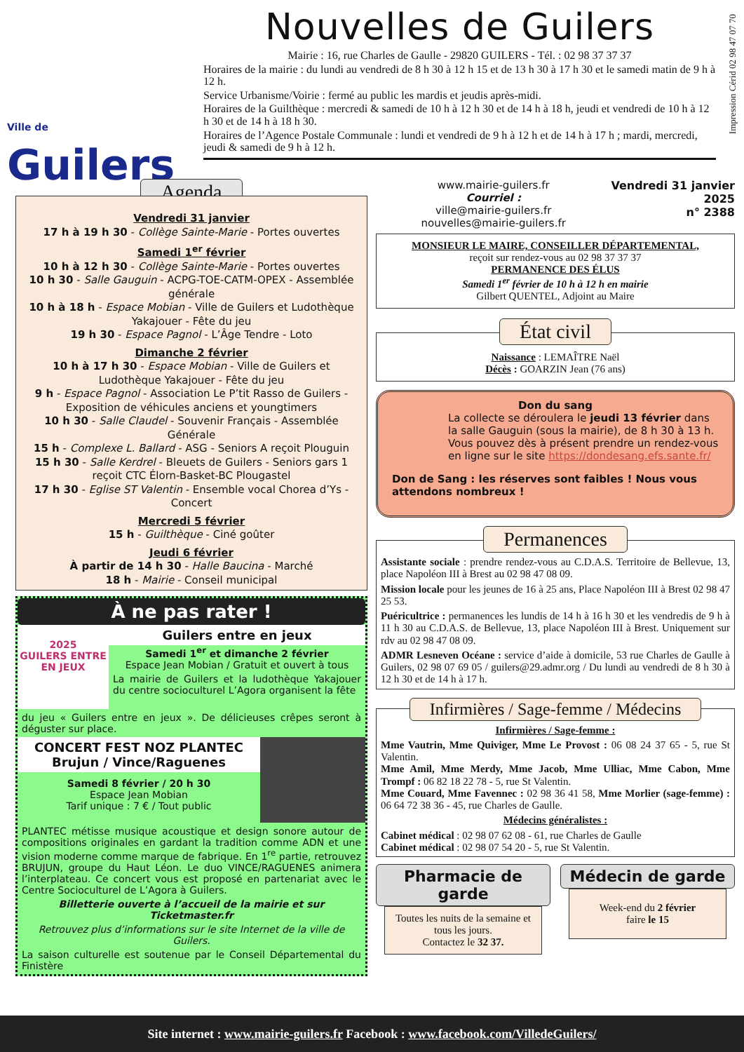Impression Cérid 02 98 47 07 70
Ville de
Guilers
Nouvelles de Guilers
Mairie : 16, rue Charles de Gaulle - 29820 GUILERS - Tél. : 02 98 37 37 37
Horaires de la mairie : du lundi au vendredi de 8 h 30 à 12 h 15 et de 13 h 30 à 17 h 30 et le samedi matin de 9 h à 12 h.
Service Urbanisme/Voirie : fermé au public les mardis et jeudis après-midi.
Horaires de la Guilthèque : mercredi & samedi de 10 h à 12 h 30 et de 14 h à 18 h, jeudi et vendredi de 10 h à 12 h 30 et de 14 h à 18 h 30.
Horaires de l’Agence Postale Communale : lundi et vendredi de 9 h à 12 h et de 14 h à 17 h ; mardi, mercredi, jeudi & samedi de 9 h à 12 h.
Agenda
Vendredi 31 janvier
17 h à 19 h 30 - Collège Sainte-Marie - Portes ouvertes
Samedi 1<sup>er</sup> février
10 h à 12 h 30 - Collège Sainte-Marie - Portes ouvertes
10 h 30 - Salle Gauguin - ACPG-TOE-CATM-OPEX - Assemblée générale
10 h à 18 h - Espace Mobian - Ville de Guilers et Ludothèque Yakajouer - Fête du jeu
19 h 30 - Espace Pagnol - L’Âge Tendre - Loto
Dimanche 2 février
10 h à 17 h 30 - Espace Mobian - Ville de Guilers et Ludothèque Yakajouer - Fête du jeu
9 h - Espace Pagnol - Association Le P’tit Rasso de Guilers - Exposition de véhicules anciens et youngtimers
10 h 30 - Salle Claudel - Souvenir Français - Assemblée Générale
15 h - Complexe L. Ballard - ASG - Seniors A reçoit Plouguin
15 h 30 - Salle Kerdrel - Bleuets de Guilers - Seniors gars 1 reçoit CTC Élorn-Basket-BC Plougastel
17 h 30 - Eglise ST Valentin - Ensemble vocal Chorea d’Ys - Concert
Mercredi 5 février
15 h - Guilthèque - Ciné goûter
Jeudi 6 février
À partir de 14 h 30 - Halle Baucina - Marché
18 h - Mairie - Conseil municipal
À ne pas rater !
2025
GUILERS ENTRE EN JEUX
Guilers entre en jeux
Samedi 1<sup>er</sup> et dimanche 2 février
Espace Jean Mobian / Gratuit et ouvert à tous
La mairie de Guilers et la ludothèque Yakajouer du centre socioculturel L’Agora organisent la fête
du jeu « Guilers entre en jeux ». De délicieuses crêpes seront à déguster sur place.
CONCERT FEST NOZ PLANTEC
Brujun / Vince/Raguenes
Samedi 8 février / 20 h 30
Espace Jean Mobian
Tarif unique : 7 € / Tout public
PLANTEC métisse musique acoustique et design sonore autour de compositions originales en gardant la tradition comme ADN et une vision moderne comme marque de fabrique. En 1<sup>re</sup> partie, retrouvez BRUJUN, groupe du Haut Léon. Le duo VINCE/RAGUENES animera l’interplateau. Ce concert vous est proposé en partenariat avec le Centre Socioculturel de L’Agora à Guilers.
Billetterie ouverte à l’accueil de la mairie et sur Ticketmaster.fr
Retrouvez plus d’informations sur le site Internet de la ville de Guilers.
La saison culturelle est soutenue par le Conseil Départemental du Finistère
www.mairie-guilers.fr
Courriel :
ville@mairie-guilers.fr
nouvelles@mairie-guilers.fr
Vendredi 31 janvier
2025
n° 2388
MONSIEUR LE MAIRE, CONSEILLER DÉPARTEMENTAL,
reçoit sur rendez-vous au 02 98 37 37 37
PERMANENCE DES ÉLUS
Samedi 1<sup>er</sup> février de 10 h à 12 h en mairie
Gilbert QUENTEL, Adjoint au Maire
État civil
Naissance : LEMAÎTRE Naël
Décès : GOARZIN Jean (76 ans)
Don du sang
La collecte se déroulera le jeudi 13 février dans la salle Gauguin (sous la mairie), de 8 h 30 à 13 h. Vous pouvez dès à présent prendre un rendez-vous en ligne sur le site https://dondesang.efs.sante.fr/
Don de Sang : les réserves sont faibles ! Nous vous attendons nombreux !
Permanences
Assistante sociale : prendre rendez-vous au C.D.A.S. Territoire de Bellevue, 13, place Napoléon III à Brest au 02 98 47 08 09.
Mission locale pour les jeunes de 16 à 25 ans, Place Napoléon III à Brest 02 98 47 25 53.
Puéricultrice : permanences les lundis de 14 h à 16 h 30 et les vendredis de 9 h à 11 h 30 au C.D.A.S. de Bellevue, 13, place Napoléon III à Brest. Uniquement sur rdv au 02 98 47 08 09.
ADMR Lesneven Océane : service d’aide à domicile, 53 rue Charles de Gaulle à Guilers, 02 98 07 69 05 / guilers@29.admr.org / Du lundi au vendredi de 8 h 30 à 12 h 30 et de 14 h à 17 h.
Infirmières / Sage-femme / Médecins
Infirmières / Sage-femme :
Mme Vautrin, Mme Quiviger, Mme Le Provost : 06 08 24 37 65 - 5, rue St Valentin.
Mme Amil, Mme Merdy, Mme Jacob, Mme Ulliac, Mme Cabon, Mme Trompf : 06 82 18 22 78 - 5, rue St Valentin.
Mme Couard, Mme Favennec : 02 98 36 41 58, Mme Morlier (sage-femme) : 06 64 72 38 36 - 45, rue Charles de Gaulle.
Médecins généralistes :
Cabinet médical : 02 98 07 62 08 - 61, rue Charles de Gaulle
Cabinet médical : 02 98 07 54 20 - 5, rue St Valentin.
Pharmacie de garde
Toutes les nuits de la semaine et tous les jours.
Contactez le 32 37.
Médecin de garde
Week-end du 2 février
faire le 15
Site internet : www.mairie-guilers.fr Facebook : www.facebook.com/VilledeGuilers/